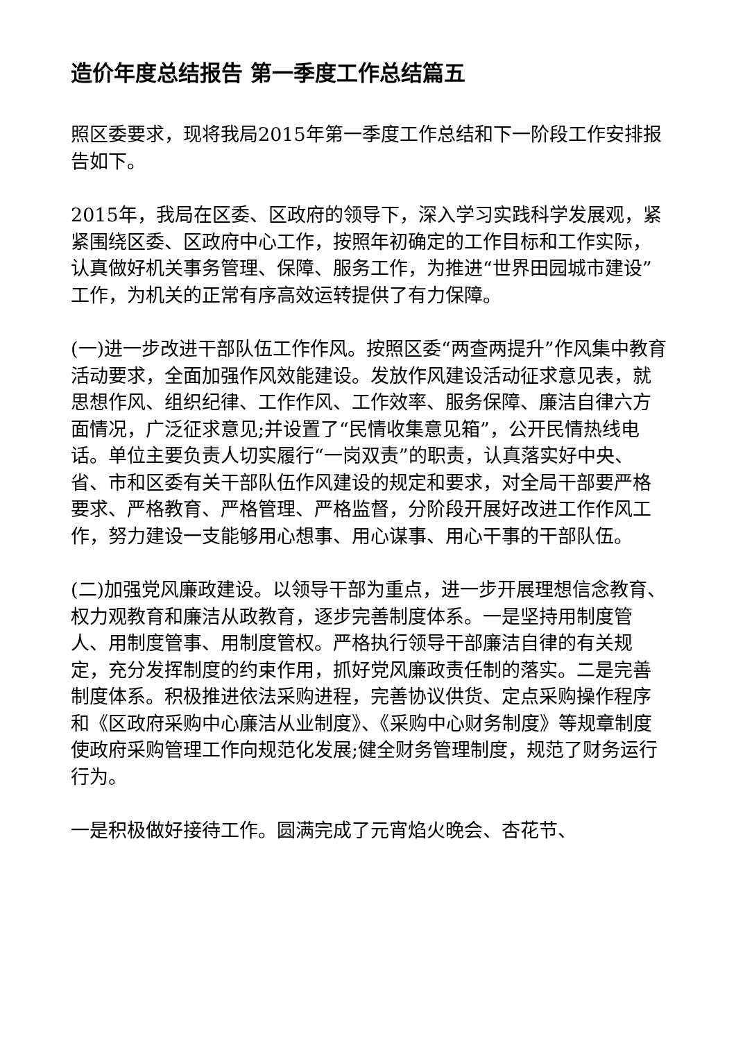造价年度总结报告 第一季度工作总结篇五
照区委要求，现将我局2015年第一季度工作总结和下一阶段工作安排报告如下。
2015年，我局在区委、区政府的领导下，深入学习实践科学发展观，紧紧围绕区委、区政府中心工作，按照年初确定的工作目标和工作实际，认真做好机关事务管理、保障、服务工作，为推进“世界田园城市建设”工作，为机关的正常有序高效运转提供了有力保障。
(一)进一步改进干部队伍工作作风。按照区委“两查两提升”作风集中教育活动要求，全面加强作风效能建设。发放作风建设活动征求意见表，就思想作风、组织纪律、工作作风、工作效率、服务保障、廉洁自律六方面情况，广泛征求意见;并设置了“民情收集意见箱”，公开民情热线电话。单位主要负责人切实履行“一岗双责”的职责，认真落实好中央、省、市和区委有关干部队伍作风建设的规定和要求，对全局干部要严格要求、严格教育、严格管理、严格监督，分阶段开展好改进工作作风工作，努力建设一支能够用心想事、用心谋事、用心干事的干部队伍。
(二)加强党风廉政建设。以领导干部为重点，进一步开展理想信念教育、权力观教育和廉洁从政教育，逐步完善制度体系。一是坚持用制度管人、用制度管事、用制度管权。严格执行领导干部廉洁自律的有关规定，充分发挥制度的约束作用，抓好党风廉政责任制的落实。二是完善制度体系。积极推进依法采购进程，完善协议供货、定点采购操作程序和《区政府采购中心廉洁从业制度》、《采购中心财务制度》等规章制度使政府采购管理工作向规范化发展;健全财务管理制度，规范了财务运行行为。
一是积极做好接待工作。圆满完成了元宵焰火晚会、杏花节、